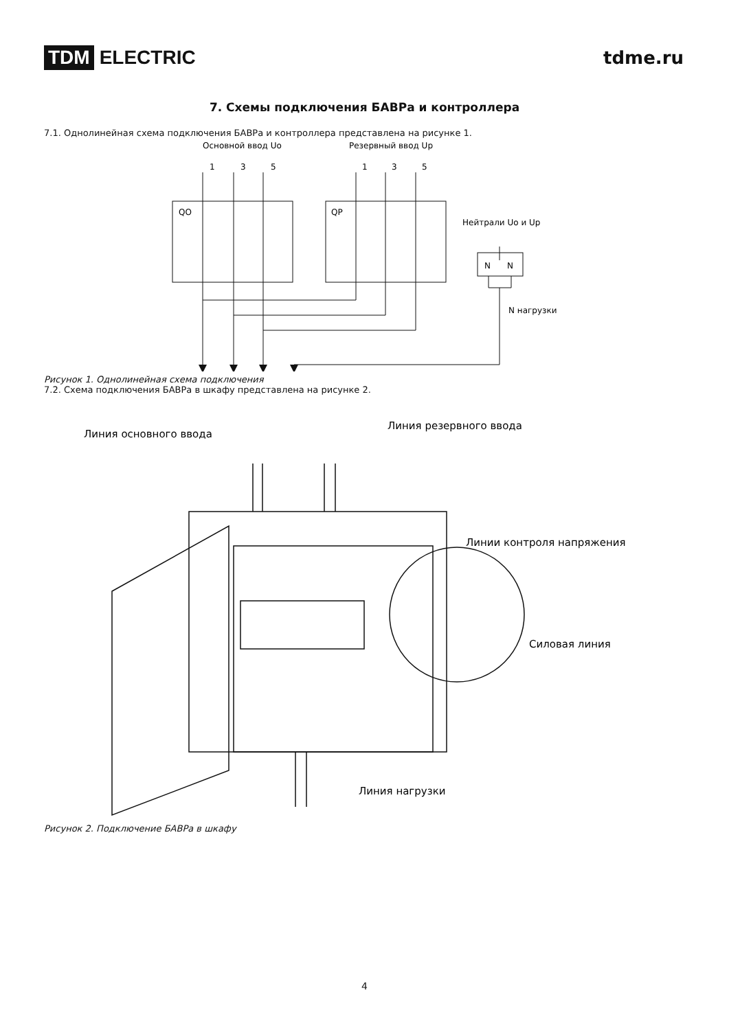TDM ELECTRIC tdme.ru
7. Схемы подключения БАВРа и контроллера
7.1. Однолинейная схема подключения БАВРа и контроллера представлена на рисунке 1.
Основной ввод Uo
Резервный ввод Up
1
3
5
1
3
5
QO
QP
Нейтрали Uo и Up
N
N
N нагрузки
Рисунок 1. Однолинейная схема подключения
7.2. Схема подключения БАВРа в шкафу представлена на рисунке 2.
Линия основного ввода
Линия резервного ввода
Линии контроля напряжения
Силовая линия
Линия нагрузки
Рисунок 2. Подключение БАВРа в шкафу
4